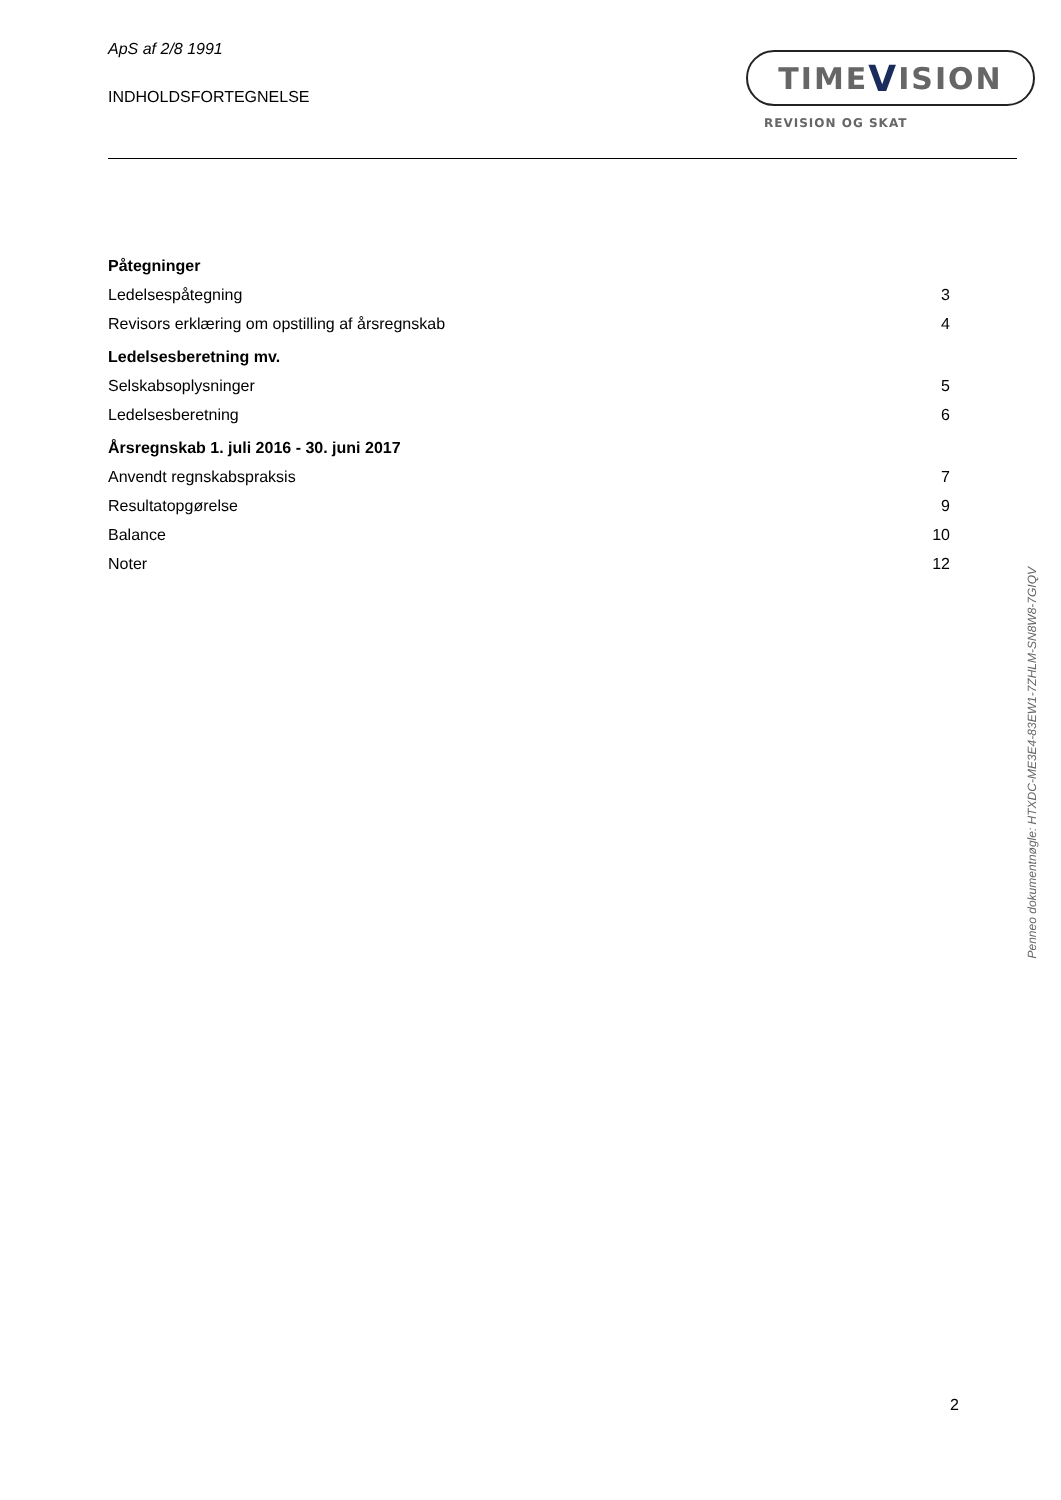ApS af 2/8 1991
INDHOLDSFORTEGNELSE
TIME V ISION
REVISION OG SKAT
| Påtegninger | |
| Ledelsespåtegning | 3 |
| Revisors erklæring om opstilling af årsregnskab | 4 |
| Ledelsesberetning mv. | |
| Selskabsoplysninger | 5 |
| Ledelsesberetning | 6 |
| Årsregnskab 1. juli 2016 - 30. juni 2017 | |
| Anvendt regnskabspraksis | 7 |
| Resultatopgørelse | 9 |
| Balance | 10 |
| Noter | 12 |
2
Penneo dokumentnøgle: HTXDC-ME3E4-83EW1-7ZHLM-SN8W8-7GIQV